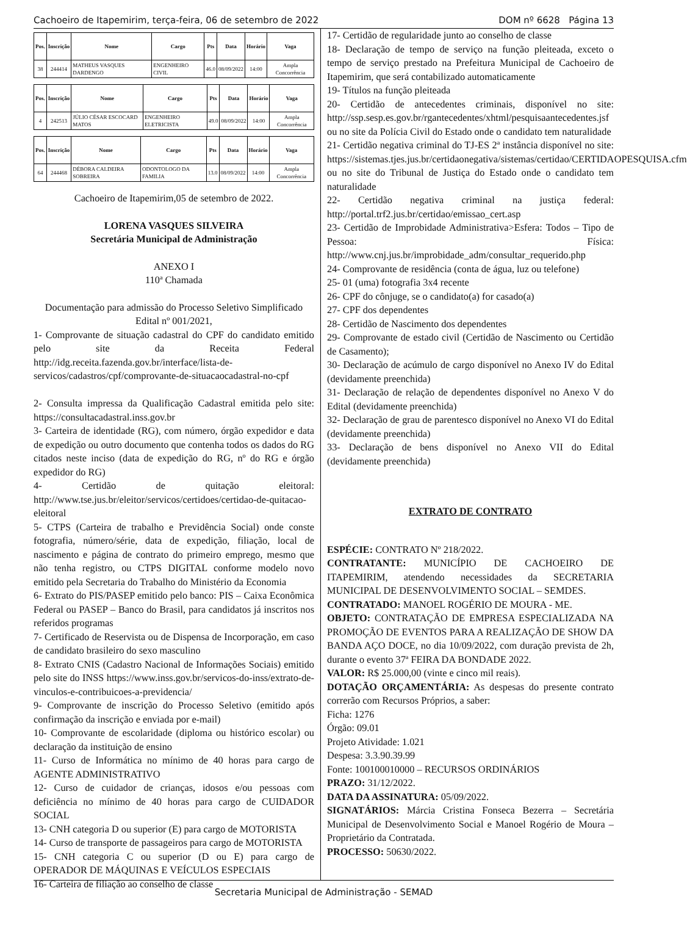Cachoeiro de Itapemirim, terça-feira, 06 de setembro de 2022 DOM nº 6628 Página 13
| Pos. | Inscrição | Nome | Cargo | Pts | Data | Horário | Vaga |
| --- | --- | --- | --- | --- | --- | --- | --- |
| 38 | 244414 | MATHEUS VASQUES DARDENGO | ENGENHEIRO CIVIL | 46.0 | 08/09/2022 | 14:00 | Ampla Concorrência |
| Pos. | Inscrição | Nome | Cargo | Pts | Data | Horário | Vaga |
| --- | --- | --- | --- | --- | --- | --- | --- |
| 4 | 242513 | JÚLIO CÉSAR ESCOCARD MATOS | ENGENHEIRO ELETRICISTA | 49.0 | 08/09/2022 | 14:00 | Ampla Concorrência |
| Pos. | Inscrição | Nome | Cargo | Pts | Data | Horário | Vaga |
| --- | --- | --- | --- | --- | --- | --- | --- |
| 64 | 244468 | DÉBORA CALDEIRA SOBREIRA | ODONTOLOGO DA FAMILIA | 13.0 | 08/09/2022 | 14:00 | Ampla Concorrência |
Cachoeiro de Itapemirim,05 de setembro de 2022.
LORENA VASQUES SILVEIRA
Secretária Municipal de Administração
ANEXO I
110ª Chamada
Documentação para admissão do Processo Seletivo Simplificado Edital nº 001/2021,
1- Comprovante de situação cadastral do CPF do candidato emitido pelo site da Receita Federal http://idg.receita.fazenda.gov.br/interface/lista-de-servicos/cadastros/cpf/comprovante-de-situacaocadastral-no-cpf
2- Consulta impressa da Qualificação Cadastral emitida pelo site: https://consultacadastral.inss.gov.br
3- Carteira de identidade (RG), com número, órgão expedidor e data de expedição ou outro documento que contenha todos os dados do RG citados neste inciso (data de expedição do RG, nº do RG e órgão expedidor do RG)
4- Certidão de quitação eleitoral: http://www.tse.jus.br/eleitor/servicos/certidoes/certidao-de-quitacao-eleitoral
5- CTPS (Carteira de trabalho e Previdência Social) onde conste fotografia, número/série, data de expedição, filiação, local de nascimento e página de contrato do primeiro emprego, mesmo que não tenha registro, ou CTPS DIGITAL conforme modelo novo emitido pela Secretaria do Trabalho do Ministério da Economia
6- Extrato do PIS/PASEP emitido pelo banco: PIS – Caixa Econômica Federal ou PASEP – Banco do Brasil, para candidatos já inscritos nos referidos programas
7- Certificado de Reservista ou de Dispensa de Incorporação, em caso de candidato brasileiro do sexo masculino
8- Extrato CNIS (Cadastro Nacional de Informações Sociais) emitido pelo site do INSS https://www.inss.gov.br/servicos-do-inss/extrato-de-vinculos-e-contribuicoes-a-previdencia/
9- Comprovante de inscrição do Processo Seletivo (emitido após confirmação da inscrição e enviada por e-mail)
10- Comprovante de escolaridade (diploma ou histórico escolar) ou declaração da instituição de ensino
11- Curso de Informática no mínimo de 40 horas para cargo de AGENTE ADMINISTRATIVO
12- Curso de cuidador de crianças, idosos e/ou pessoas com deficiência no mínimo de 40 horas para cargo de CUIDADOR SOCIAL
13- CNH categoria D ou superior (E) para cargo de MOTORISTA
14- Curso de transporte de passageiros para cargo de MOTORISTA
15- CNH categoria C ou superior (D ou E) para cargo de OPERADOR DE MÁQUINAS E VEÍCULOS ESPECIAIS
16- Carteira de filiação ao conselho de classe
17- Certidão de regularidade junto ao conselho de classe
18- Declaração de tempo de serviço na função pleiteada, exceto o tempo de serviço prestado na Prefeitura Municipal de Cachoeiro de Itapemirim, que será contabilizado automaticamente
19- Títulos na função pleiteada
20- Certidão de antecedentes criminais, disponível no site: http://ssp.sesp.es.gov.br/rgantecedentes/xhtml/pesquisaantecedentes.jsf ou no site da Polícia Civil do Estado onde o candidato tem naturalidade
21- Certidão negativa criminal do TJ-ES 2ª instância disponível no site: https://sistemas.tjes.jus.br/certidaonegativa/sistemas/certidao/CERTIDAOPESQUISA.cfm ou no site do Tribunal de Justiça do Estado onde o candidato tem naturalidade
22- Certidão negativa criminal na justiça federal: http://portal.trf2.jus.br/certidao/emissao_cert.asp
23- Certidão de Improbidade Administrativa>Esfera: Todos – Tipo de Pessoa: Física: http://www.cnj.jus.br/improbidade_adm/consultar_requerido.php
24- Comprovante de residência (conta de água, luz ou telefone)
25- 01 (uma) fotografia 3x4 recente
26- CPF do cônjuge, se o candidato(a) for casado(a)
27- CPF dos dependentes
28- Certidão de Nascimento dos dependentes
29- Comprovante de estado civil (Certidão de Nascimento ou Certidão de Casamento);
30- Declaração de acúmulo de cargo disponível no Anexo IV do Edital (devidamente preenchida)
31- Declaração de relação de dependentes disponível no Anexo V do Edital (devidamente preenchida)
32- Declaração de grau de parentesco disponível no Anexo VI do Edital (devidamente preenchida)
33- Declaração de bens disponível no Anexo VII do Edital (devidamente preenchida)
EXTRATO DE CONTRATO
ESPÉCIE: CONTRATO Nº 218/2022.
CONTRATANTE: MUNICÍPIO DE CACHOEIRO DE ITAPEMIRIM, atendendo necessidades da SECRETARIA MUNICIPAL DE DESENVOLVIMENTO SOCIAL – SEMDES.
CONTRATADO: MANOEL ROGÉRIO DE MOURA - ME.
OBJETO: CONTRATAÇÃO DE EMPRESA ESPECIALIZADA NA PROMOÇÃO DE EVENTOS PARA A REALIZAÇÃO DE SHOW DA BANDA AÇO DOCE, no dia 10/09/2022, com duração prevista de 2h, durante o evento 37ª FEIRA DA BONDADE 2022.
VALOR: R$ 25.000,00 (vinte e cinco mil reais).
DOTAÇÃO ORÇAMENTÁRIA: As despesas do presente contrato correrão com Recursos Próprios, a saber:
Ficha: 1276
Órgão: 09.01
Projeto Atividade: 1.021
Despesa: 3.3.90.39.99
Fonte: 100100010000 – RECURSOS ORDINÁRIOS
PRAZO: 31/12/2022.
DATA DA ASSINATURA: 05/09/2022.
SIGNATÁRIOS: Márcia Cristina Fonseca Bezerra – Secretária Municipal de Desenvolvimento Social e Manoel Rogério de Moura – Proprietário da Contratada.
PROCESSO: 50630/2022.
Secretaria Municipal de Administração - SEMAD